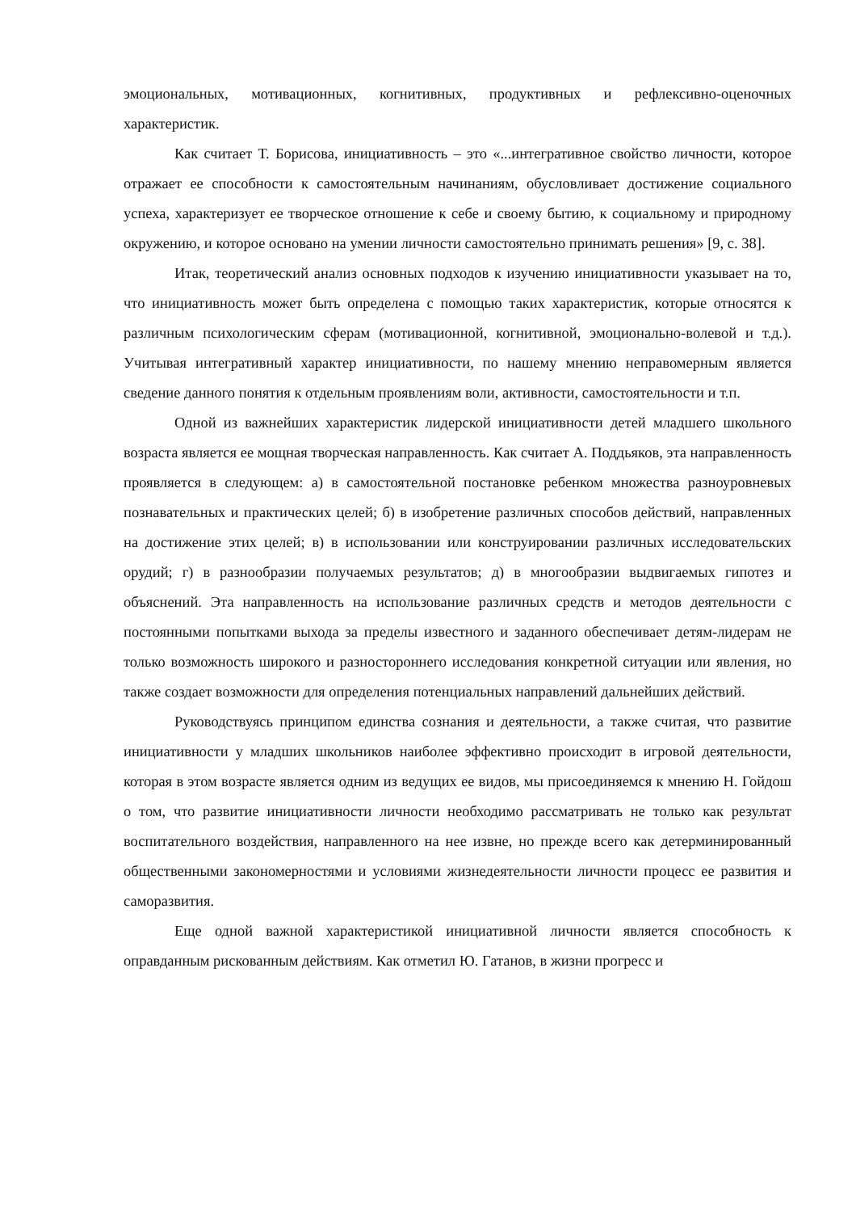эмоциональных, мотивационных, когнитивных, продуктивных и рефлексивно-оценочных характеристик.
Как считает Т. Борисова, инициативность – это «...интегративное свойство личности, которое отражает ее способности к самостоятельным начинаниям, обусловливает достижение социального успеха, характеризует ее творческое отношение к себе и своему бытию, к социальному и природному окружению, и которое основано на умении личности самостоятельно принимать решения» [9, с. 38].
Итак, теоретический анализ основных подходов к изучению инициативности указывает на то, что инициативность может быть определена с помощью таких характеристик, которые относятся к различным психологическим сферам (мотивационной, когнитивной, эмоционально-волевой и т.д.). Учитывая интегративный характер инициативности, по нашему мнению неправомерным является сведение данного понятия к отдельным проявлениям воли, активности, самостоятельности и т.п.
Одной из важнейших характеристик лидерской инициативности детей младшего школьного возраста является ее мощная творческая направленность. Как считает А. Поддьяков, эта направленность проявляется в следующем: а) в самостоятельной постановке ребенком множества разноуровневых познавательных и практических целей; б) в изобретение различных способов действий, направленных на достижение этих целей; в) в использовании или конструировании различных исследовательских орудий; г) в разнообразии получаемых результатов; д) в многообразии выдвигаемых гипотез и объяснений. Эта направленность на использование различных средств и методов деятельности с постоянными попытками выхода за пределы известного и заданного обеспечивает детям-лидерам не только возможность широкого и разностороннего исследования конкретной ситуации или явления, но также создает возможности для определения потенциальных направлений дальнейших действий.
Руководствуясь принципом единства сознания и деятельности, а также считая, что развитие инициативности у младших школьников наиболее эффективно происходит в игровой деятельности, которая в этом возрасте является одним из ведущих ее видов, мы присоединяемся к мнению Н. Гойдош о том, что развитие инициативности личности необходимо рассматривать не только как результат воспитательного воздействия, направленного на нее извне, но прежде всего как детерминированный общественными закономерностями и условиями жизнедеятельности личности процесс ее развития и саморазвития.
Еще одной важной характеристикой инициативной личности является способность к оправданным рискованным действиям. Как отметил Ю. Гатанов, в жизни прогресс и